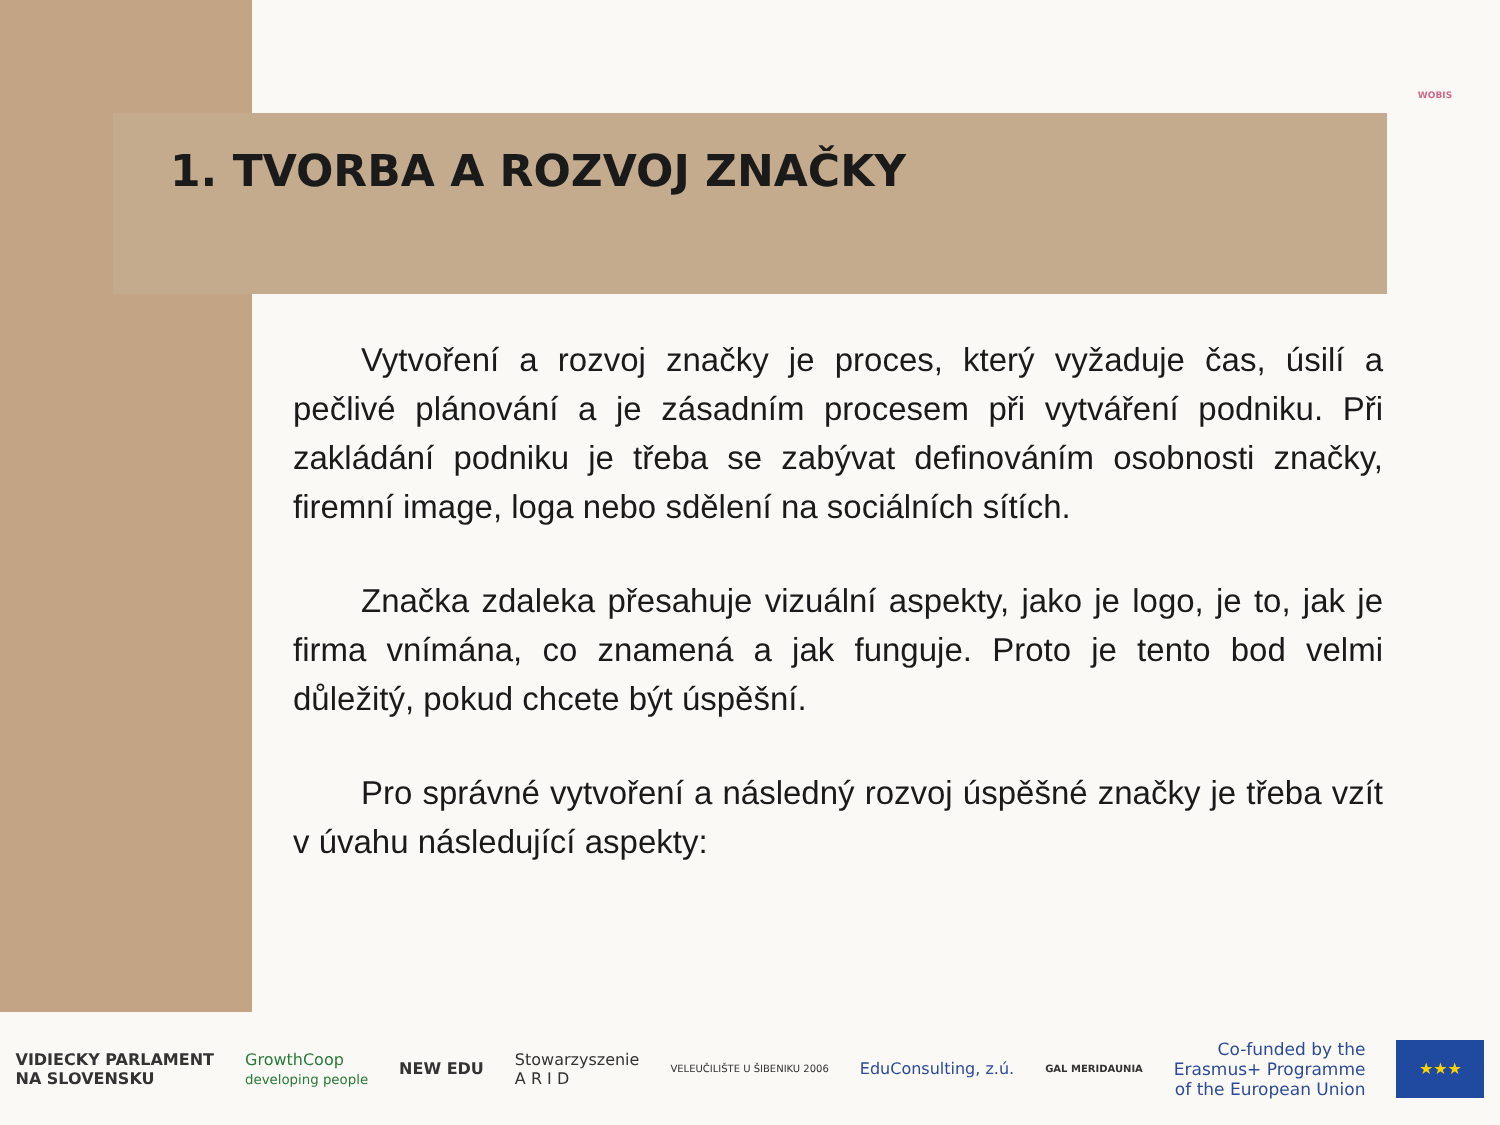WOBIS
1. TVORBA A ROZVOJ ZNAČKY
Vytvoření a rozvoj značky je proces, který vyžaduje čas, úsilí a pečlivé plánování a je zásadním procesem při vytváření podniku. Při zakládání podniku je třeba se zabývat definováním osobnosti značky, firemní image, loga nebo sdělení na sociálních sítích.
Značka zdaleka přesahuje vizuální aspekty, jako je logo, je to, jak je firma vnímána, co znamená a jak funguje. Proto je tento bod velmi důležitý, pokud chcete být úspěšní.
Pro správné vytvoření a následný rozvoj úspěšné značky je třeba vzít v úvahu následující aspekty:
VIDIECKY PARLAMENT
NA SLOVENSKU
GrowthCoop
developing people
NEW EDU
Stowarzyszenie
A R I D
VELEUČILIŠTE U ŠIBENIKU 2006
EduConsulting, z.ú.
GAL MERIDAUNIA
Co-funded by the
Erasmus+ Programme
of the European Union
★★★